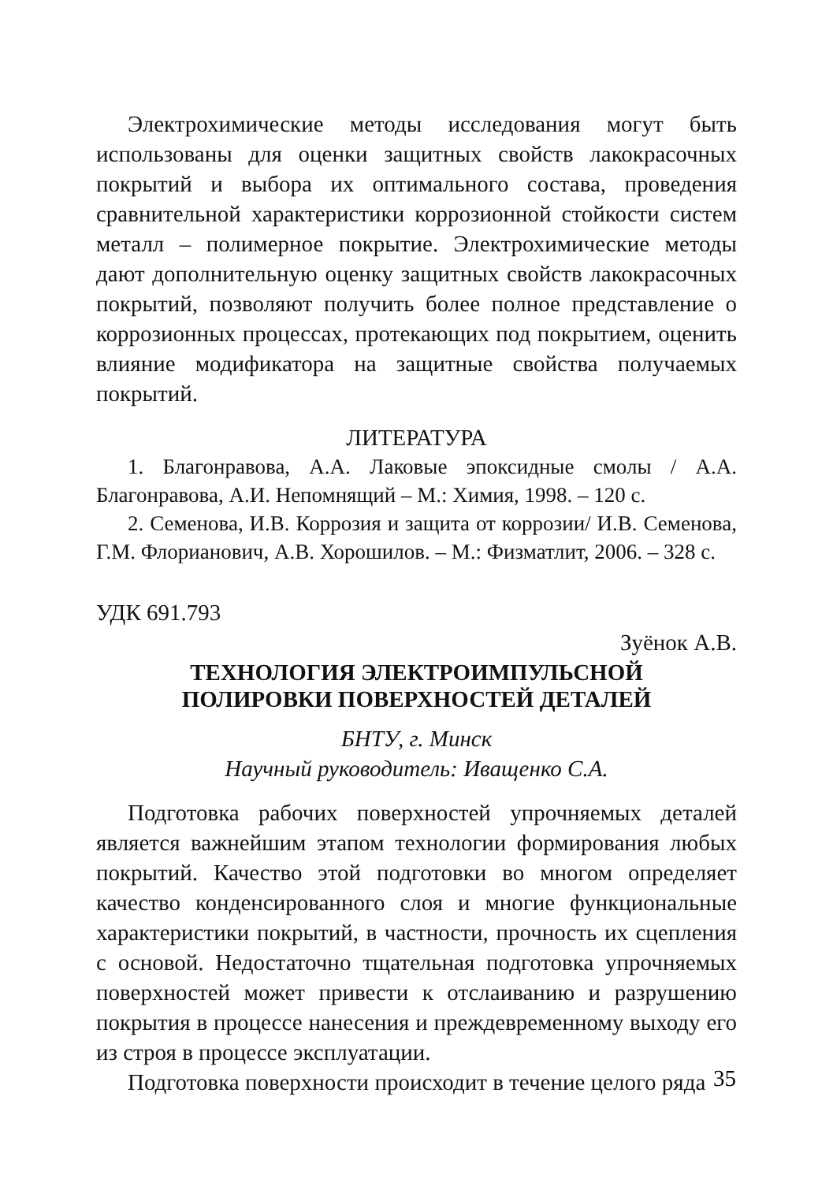Электрохимические методы исследования могут быть использованы для оценки защитных свойств лакокрасочных покрытий и выбора их оптимального состава, проведения сравнительной характеристики коррозионной стойкости систем металл – полимерное покрытие. Электрохимические методы дают дополнительную оценку защитных свойств лакокрасочных покрытий, позволяют получить более полное представление о коррозионных процессах, протекающих под покрытием, оценить влияние модификатора на защитные свойства получаемых покрытий.
ЛИТЕРАТУРА
1. Благонравова, А.А. Лаковые эпоксидные смолы / А.А. Благонравова, А.И. Непомнящий – М.: Химия, 1998. – 120 с.
2. Семенова, И.В. Коррозия и защита от коррозии/ И.В. Семенова, Г.М. Флорианович, А.В. Хорошилов. – М.: Физматлит, 2006. – 328 с.
УДК 691.793
Зуёнок А.В.
ТЕХНОЛОГИЯ ЭЛЕКТРОИМПУЛЬСНОЙ
ПОЛИРОВКИ ПОВЕРХНОСТЕЙ ДЕТАЛЕЙ
БНТУ, г. Минск
Научный руководитель: Иващенко С.А.
Подготовка рабочих поверхностей упрочняемых деталей является важнейшим этапом технологии формирования любых покрытий. Качество этой подготовки во многом определяет качество конденсированного слоя и многие функциональные характеристики покрытий, в частности, прочность их сцепления с основой. Недостаточно тщательная подготовка упрочняемых поверхностей может привести к отслаиванию и разрушению покрытия в процессе нанесения и преждевременному выходу его из строя в процессе эксплуатации.
Подготовка поверхности происходит в течение целого ряда
35